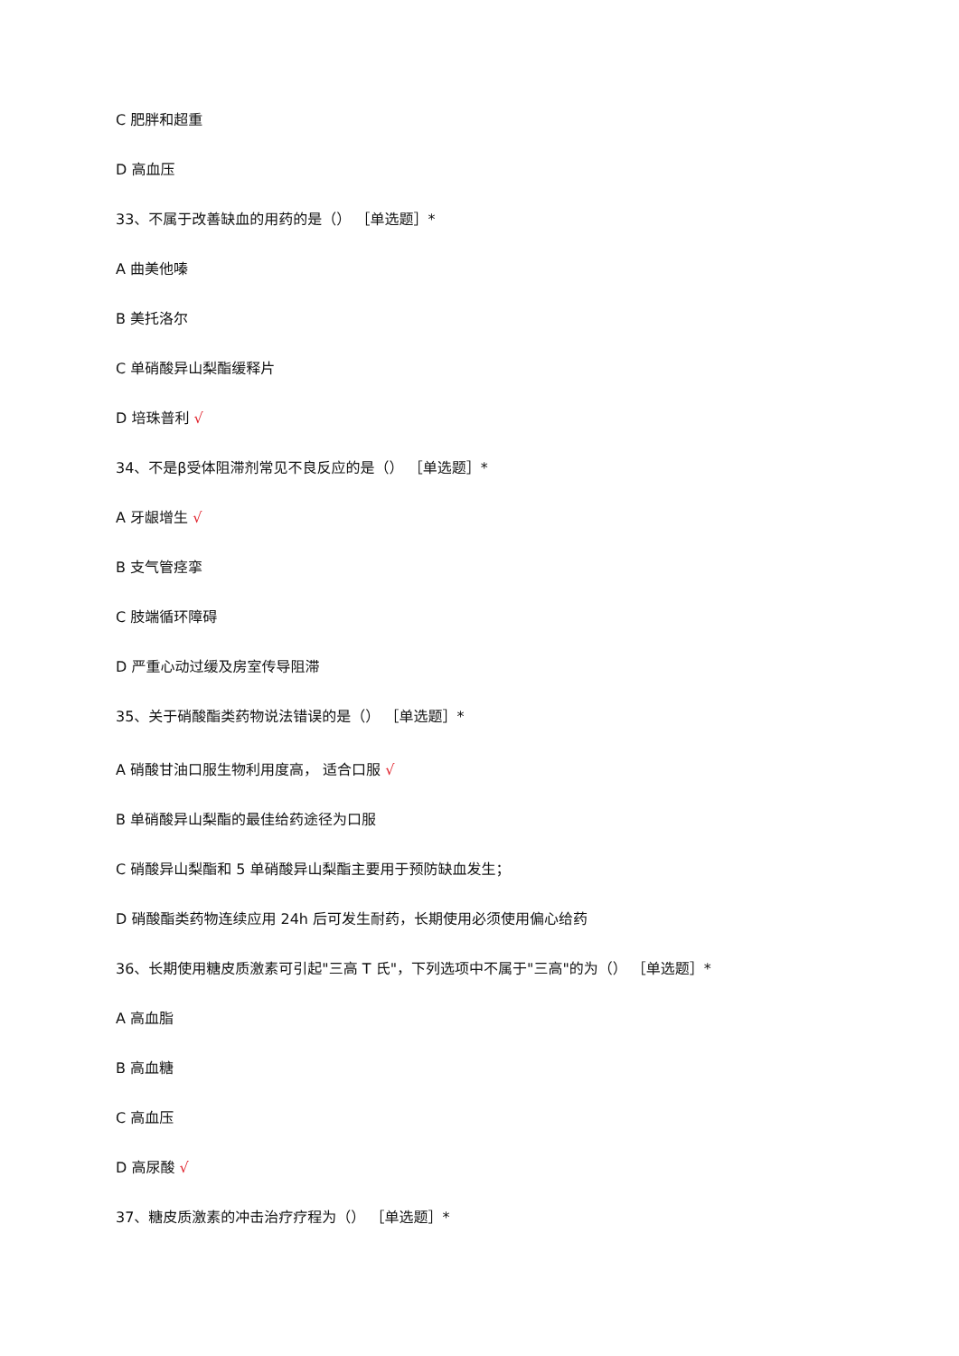C 肥胖和超重
D 高血压
33、不属于改善缺血的用药的是（） ［单选题］*
A 曲美他嗪
B 美托洛尔
C 单硝酸异山梨酯缓释片
D 培珠普利 √
34、不是β受体阻滞剂常见不良反应的是（） ［单选题］*
A 牙龈增生 √
B 支气管痉挛
C 肢端循环障碍
D 严重心动过缓及房室传导阻滞
35、关于硝酸酯类药物说法错误的是（） ［单选题］*
A 硝酸甘油口服生物利用度高， 适合口服 √
B 单硝酸异山梨酯的最佳给药途径为口服
C 硝酸异山梨酯和 5 单硝酸异山梨酯主要用于预防缺血发生；
D 硝酸酯类药物连续应用 24h 后可发生耐药，长期使用必须使用偏心给药
36、长期使用糖皮质激素可引起"三高 T 氏"，下列选项中不属于"三高"的为（） ［单选题］*
A 高血脂
B 高血糖
C 高血压
D 高尿酸 √
37、糖皮质激素的冲击治疗疗程为（） ［单选题］*